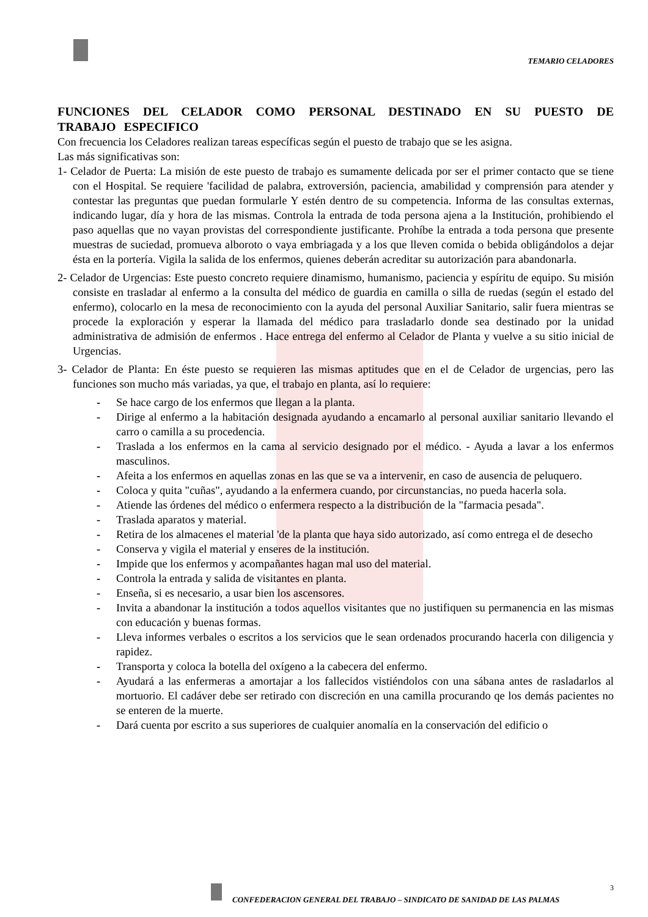TEMARIO CELADORES
FUNCIONES DEL CELADOR COMO PERSONAL DESTINADO EN SU PUESTO DE TRABAJO ESPECIFICO
Con frecuencia los Celadores realizan tareas específicas según el puesto de trabajo que se les asigna.
Las más significativas son:
1- Celador de Puerta: La misión de este puesto de trabajo es sumamente delicada por ser el primer contacto que se tiene con el Hospital. Se requiere 'facilidad de palabra, extroversión, paciencia, amabilidad y comprensión para atender y contestar las preguntas que puedan formularle Y estén dentro de su competencia. Informa de las consultas externas, indicando lugar, día y hora de las mismas. Controla la entrada de toda persona ajena a la Institución, prohibiendo el paso aquellas que no vayan provistas del correspondiente justificante. Prohíbe la entrada a toda persona que presente muestras de suciedad, promueva alboroto o vaya embriagada y a los que lleven comida o bebida obligándolos a dejar ésta en la portería. Vigila la salida de los enfermos, quienes deberán acreditar su autorización para abandonarla.
2- Celador de Urgencias: Este puesto concreto requiere dinamismo, humanismo, paciencia y espíritu de equipo. Su misión consiste en trasladar al enfermo a la consulta del médico de guardia en camilla o silla de ruedas (según el estado del enfermo), colocarlo en la mesa de reconocimiento con la ayuda del personal Auxiliar Sanitario, salir fuera mientras se procede la exploración y esperar la llamada del médico para trasladarlo donde sea destinado por la unidad administrativa de admisión de enfermos . Hace entrega del enfermo al Celador de Planta y vuelve a su sitio inicial de Urgencias.
3- Celador de Planta: En éste puesto se requieren las mismas aptitudes que en el de Celador de urgencias, pero las funciones son mucho más variadas, ya que, el trabajo en planta, así lo requiere:
- Se hace cargo de los enfermos que llegan a la planta.
- Dirige al enfermo a la habitación designada ayudando a encamarlo al personal auxiliar sanitario llevando el carro o camilla a su procedencia.
- Traslada a los enfermos en la cama al servicio designado por el médico. - Ayuda a lavar a los enfermos masculinos.
- Afeita a los enfermos en aquellas zonas en las que se va a intervenir, en caso de ausencia de peluquero.
- Coloca y quita "cuñas", ayudando a la enfermera cuando, por circunstancias, no pueda hacerla sola.
- Atiende las órdenes del médico o enfermera respecto a la distribución de la "farmacia pesada".
- Traslada aparatos y material.
- Retira de los almacenes el material 'de la planta que haya sido autorizado, así como entrega el de desecho
- Conserva y vigila el material y enseres de la institución.
- Impide que los enfermos y acompañantes hagan mal uso del material.
- Controla la entrada y salida de visitantes en planta.
- Enseña, si es necesario, a usar bien los ascensores.
- Invita a abandonar la institución a todos aquellos visitantes que no justifiquen su permanencia en las mismas con educación y buenas formas.
- Lleva informes verbales o escritos a los servicios que le sean ordenados procurando hacerla con diligencia y rapidez.
- Transporta y coloca la botella del oxígeno a la cabecera del enfermo.
- Ayudará a las enfermeras a amortajar a los fallecidos vistiéndolos con una sábana antes de rasladarlos al mortuorio. El cadáver debe ser retirado con discreción en una camilla procurando qe los demás pacientes no se enteren de la muerte.
- Dará cuenta por escrito a sus superiores de cualquier anomalía en la conservación del edificio o
3
CONFEDERACION GENERAL DEL TRABAJO – SINDICATO DE SANIDAD DE LAS PALMAS